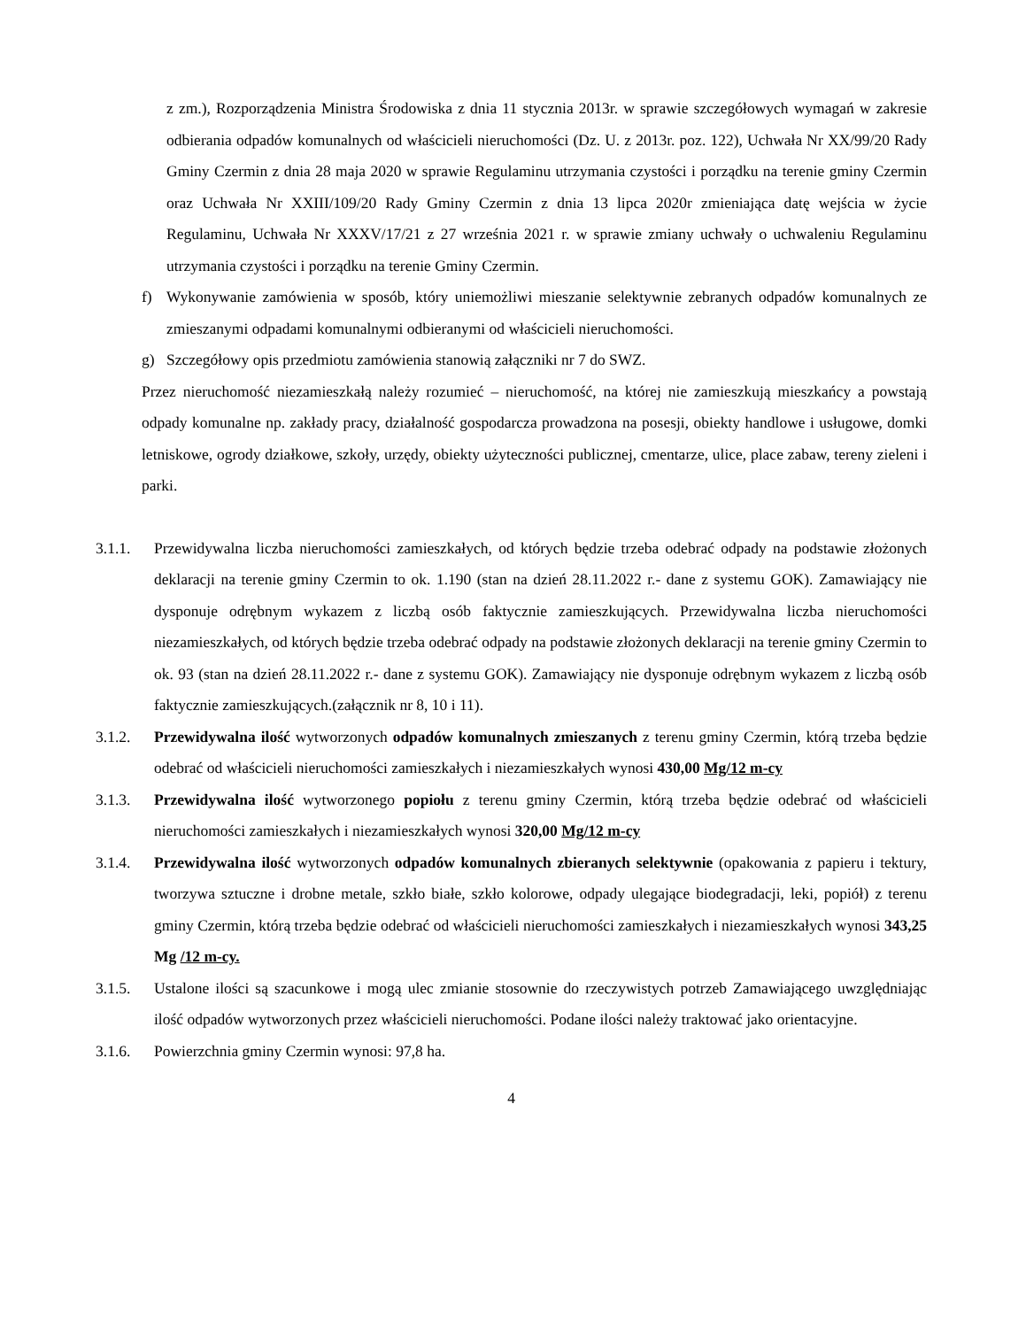z zm.), Rozporządzenia Ministra Środowiska z dnia 11 stycznia 2013r. w sprawie szczegółowych wymagań w zakresie odbierania odpadów komunalnych od właścicieli nieruchomości (Dz. U. z 2013r. poz. 122), Uchwała Nr XX/99/20 Rady Gminy Czermin z dnia 28 maja 2020 w sprawie Regulaminu utrzymania czystości i porządku na terenie gminy Czermin oraz Uchwała Nr XXIII/109/20 Rady Gminy Czermin z dnia 13 lipca 2020r zmieniająca datę wejścia w życie Regulaminu, Uchwała Nr XXXV/17/21 z 27 września 2021 r. w sprawie zmiany uchwały o uchwaleniu Regulaminu utrzymania czystości i porządku na terenie Gminy Czermin.
f) Wykonywanie zamówienia w sposób, który uniemożliwi mieszanie selektywnie zebranych odpadów komunalnych ze zmieszanymi odpadami komunalnymi odbieranymi od właścicieli nieruchomości.
g) Szczegółowy opis przedmiotu zamówienia stanowią załączniki nr 7 do SWZ.
Przez nieruchomość niezamieszkałą należy rozumieć – nieruchomość, na której nie zamieszkują mieszkańcy a powstają odpady komunalne np. zakłady pracy, działalność gospodarcza prowadzona na posesji, obiekty handlowe i usługowe, domki letniskowe, ogrody działkowe, szkoły, urzędy, obiekty użyteczności publicznej, cmentarze, ulice, place zabaw, tereny zieleni i parki.
3.1.1. Przewidywalna liczba nieruchomości zamieszkałych, od których będzie trzeba odebrać odpady na podstawie złożonych deklaracji na terenie gminy Czermin to ok. 1.190 (stan na dzień 28.11.2022 r.- dane z systemu GOK). Zamawiający nie dysponuje odrębnym wykazem z liczbą osób faktycznie zamieszkujących. Przewidywalna liczba nieruchomości niezamieszkałych, od których będzie trzeba odebrać odpady na podstawie złożonych deklaracji na terenie gminy Czermin to ok. 93 (stan na dzień 28.11.2022 r.- dane z systemu GOK). Zamawiający nie dysponuje odrębnym wykazem z liczbą osób faktycznie zamieszkujących.(załącznik nr 8, 10 i 11).
3.1.2. Przewidywalna ilość wytworzonych odpadów komunalnych zmieszanych z terenu gminy Czermin, którą trzeba będzie odebrać od właścicieli nieruchomości zamieszkałych i niezamieszkałych wynosi 430,00 Mg/12 m-cy
3.1.3. Przewidywalna ilość wytworzonego popiołu z terenu gminy Czermin, którą trzeba będzie odebrać od właścicieli nieruchomości zamieszkałych i niezamieszkałych wynosi 320,00 Mg/12 m-cy
3.1.4. Przewidywalna ilość wytworzonych odpadów komunalnych zbieranych selektywnie (opakowania z papieru i tektury, tworzywa sztuczne i drobne metale, szkło białe, szkło kolorowe, odpady ulegające biodegradacji, leki, popiół) z terenu gminy Czermin, którą trzeba będzie odebrać od właścicieli nieruchomości zamieszkałych i niezamieszkałych wynosi 343,25 Mg /12 m-cy.
3.1.5. Ustalone ilości są szacunkowe i mogą ulec zmianie stosownie do rzeczywistych potrzeb Zamawiającego uwzględniając ilość odpadów wytworzonych przez właścicieli nieruchomości. Podane ilości należy traktować jako orientacyjne.
3.1.6. Powierzchnia gminy Czermin wynosi: 97,8 ha.
4